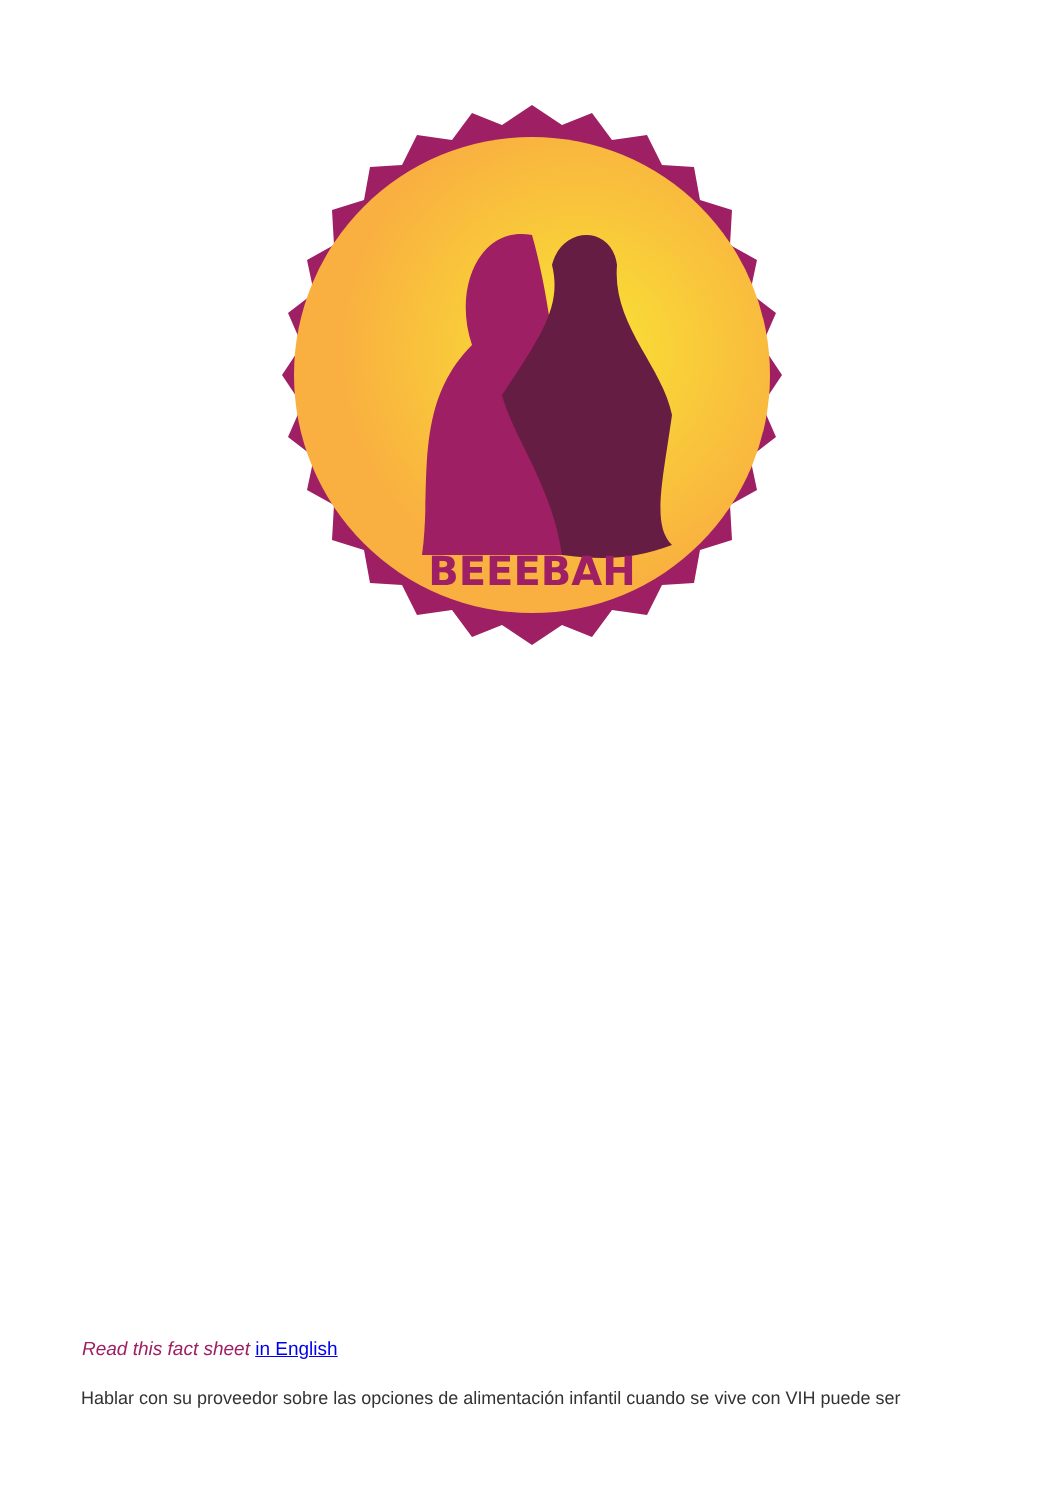BEEEBAH
Read this fact sheet in English
Hablar con su proveedor sobre las opciones de alimentación infantil cuando se vive con VIH puede ser